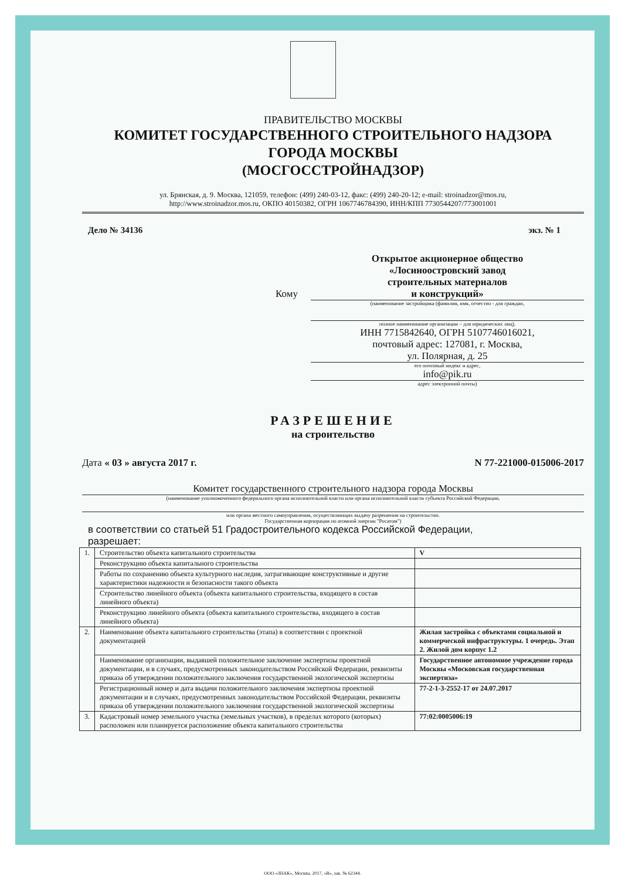ПРАВИТЕЛЬСТВО МОСКВЫ
КОМИТЕТ ГОСУДАРСТВЕННОГО СТРОИТЕЛЬНОГО НАДЗОРА
ГОРОДА МОСКВЫ
(МОСГОССТРОЙНАДЗОР)
ул. Брянская, д. 9. Москва, 121059, телефон: (499) 240-03-12, факс: (499) 240-20-12; e-mail: stroinadzor@mos.ru,
http://www.stroinadzor.mos.ru, ОКПО 40150382, ОГРН 1067746784390, ИНН/КПП 7730544207/773001001
Дело № 34136 экз. № 1
Открытое акционерное общество
«Лосиноостровский завод
строительных материалов
Кому и конструкций»
(наименование застройщика (фамилия, имя, отчество - для граждан,
полное наименование организации – для юридических лиц),
ИНН 7715842640, ОГРН 5107746016021,
почтовый адрес: 127081, г. Москва,
ул. Полярная, д. 25
его почтовый индекс и адрес,
info@pik.ru
адрес электронной почты)
РАЗРЕШЕНИЕ
на строительство
Дата « 03 » августа 2017 г. N 77-221000-015006-2017
Комитет государственного строительного надзора города Москвы
(наименование уполномоченного федерального органа исполнительной власти или органа исполнительной власти субъекта Российской Федерации,
или органа местного самоуправления, осуществляющих выдачу разрешения на строительство.
Государственная корпорация по атомной энергии "Росатом")
в соответствии со статьей 51 Градостроительного кодекса Российской Федерации,
разрешает:
| 1. | Строительство объекта капитального строительства | | V |
| | Реконструкцию объекта капитального строительства | | |
| | Работы по сохранению объекта культурного наследия, затрагивающие конструктивные и другие характеристики надежности и безопасности такого объекта | | |
| | Строительство линейного объекта (объекта капитального строительства, входящего в состав линейного объекта) | | |
| | Реконструкцию линейного объекта (объекта капитального строительства, входящего в состав линейного объекта) | | |
| 2. | Наименование объекта капитального строительства (этапа) в соответствии с проектной документацией | Жилая застройка с объектами социальной и коммерческой инфраструктуры. 1 очередь. Этап 2. Жилой дом корпус 1.2 | |
| | Наименование организации, выдавшей положительное заключение экспертизы проектной документации, и в случаях, предусмотренных законодательством Российской Федерации, реквизиты приказа об утверждении положительного заключения государственной экологической экспертизы | Государственное автономное учреждение города Москвы «Московская государственная экспертиза» | |
| | Регистрационный номер и дата выдачи положительного заключения экспертизы проектной документации и в случаях, предусмотренных законодательством Российской Федерации, реквизиты приказа об утверждении положительного заключения государственной экологической экспертизы | 77-2-1-3-2552-17 от 24.07.2017 | |
| 3. | Кадастровый номер земельного участка (земельных участков), в пределах которого (которых) расположен или планируется расположение объекта капитального строительства | 77:02:0005006:19 | |
ООО «ЗНАК», Москва, 2017, «В», зак. № 62344.